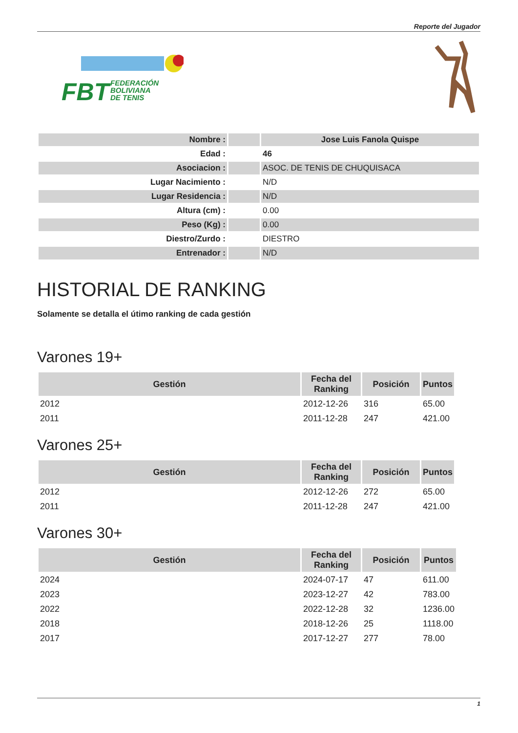Reporte del Jugador
FBT
FEDERACIÓN
BOLIVIANA
DE TENIS
| Nombre : | | Jose Luis Fanola Quispe |
| Edad : | | 46 |
| Asociacion : | | ASOC. DE TENIS DE CHUQUISACA |
| Lugar Nacimiento : | | N/D |
| Lugar Residencia : | | N/D |
| Altura (cm) : | | 0.00 |
| Peso (Kg) : | | 0.00 |
| Diestro/Zurdo : | | DIESTRO |
| Entrenador : | | N/D |
HISTORIAL DE RANKING
Solamente se detalla el útimo ranking de cada gestión
Varones 19+
| Gestión | Fecha del Ranking | Posición | Puntos |
| --- | --- | --- | --- |
| 2012 | 2012-12-26 | 316 | 65.00 |
| 2011 | 2011-12-28 | 247 | 421.00 |
Varones 25+
| Gestión | Fecha del Ranking | Posición | Puntos |
| --- | --- | --- | --- |
| 2012 | 2012-12-26 | 272 | 65.00 |
| 2011 | 2011-12-28 | 247 | 421.00 |
Varones 30+
| Gestión | Fecha del Ranking | Posición | Puntos |
| --- | --- | --- | --- |
| 2024 | 2024-07-17 | 47 | 611.00 |
| 2023 | 2023-12-27 | 42 | 783.00 |
| 2022 | 2022-12-28 | 32 | 1236.00 |
| 2018 | 2018-12-26 | 25 | 1118.00 |
| 2017 | 2017-12-27 | 277 | 78.00 |
1